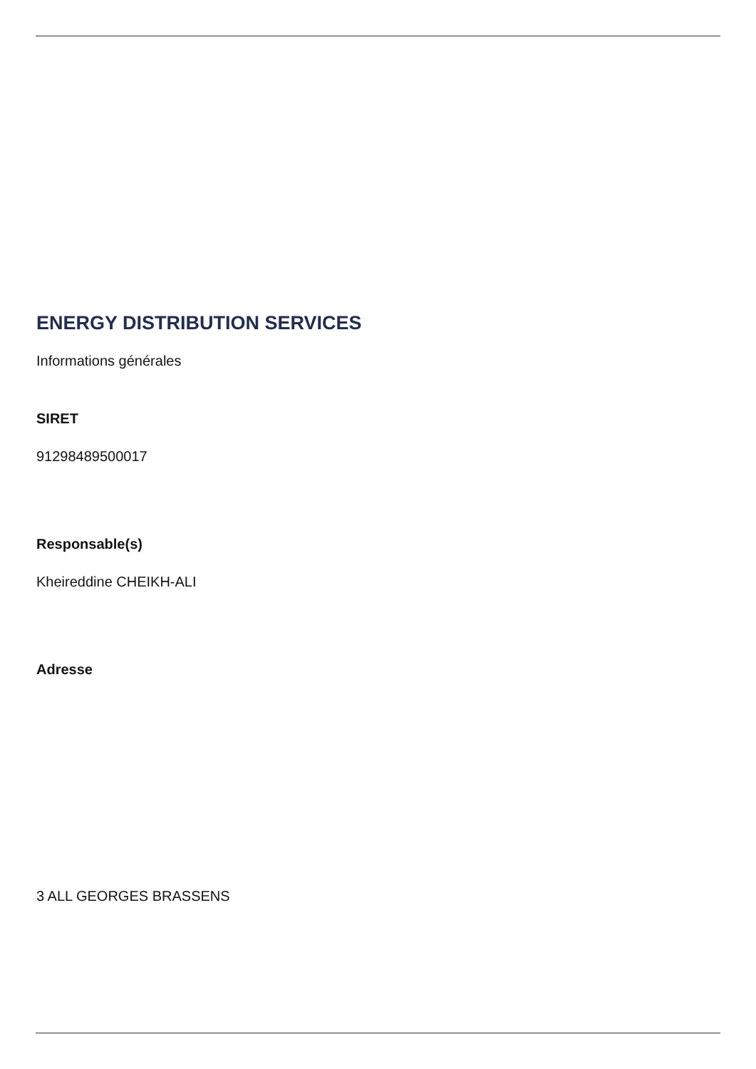ENERGY DISTRIBUTION SERVICES
Informations générales
SIRET
91298489500017
Responsable(s)
Kheireddine CHEIKH-ALI
Adresse
3 ALL GEORGES BRASSENS